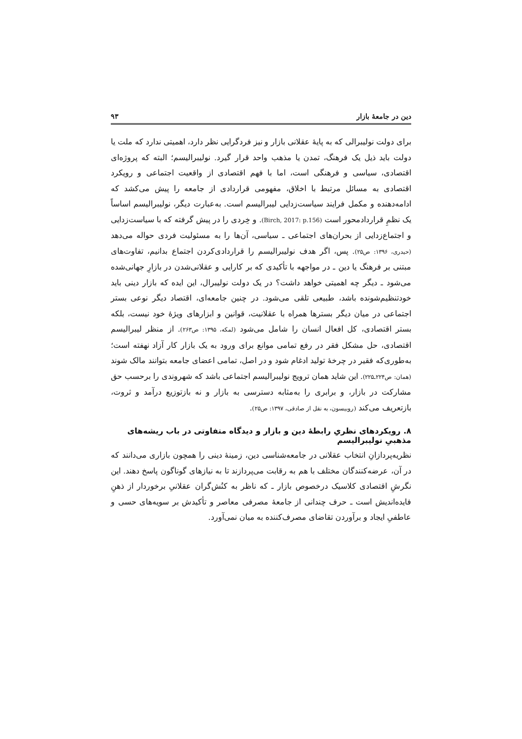دین در جامعهٔ بازار ۹۳
برای دولت نولیبرالی که به پایهٔ عقلانی بازار و نیز فردگرایی نظر دارد، اهمیتی ندارد که ملت یا دولت باید ذیل یک فرهنگ، تمدن یا مذهب واحد قرار گیرد. نولیبرالیسم؛ البته که پروژه‌ای اقتصادی، سیاسی و فرهنگی است، اما با فهم اقتصادی از واقعیت اجتماعی و رویکرد اقتصادی به مسائل مرتبط با اخلاق، مفهومی قراردادی از جامعه را پیش می‌کشد که ادامه‌دهنده و مکمل فرایند سیاست‌زدایی لیبرالیسم است. به‌عبارت دیگر، نولیبرالیسم اساساً یک نظمِ قراردادمحور است (Birch, 2017: p.156). و خِردی را در پیش گرفته که با سیاست‌زدایی و اجتماع‌زدایی از بحران‌های اجتماعی ـ سیاسی، آن‌ها را به مسئولیت فردی حواله می‌دهد (حیدری، ۱۳۹۶: ص۲۵). پس، اگر هدف نولیبرالیسم را قراردادی‌کردن اجتماع بدانیم، تفاوت‌های مبتنی بر فرهنگ یا دین ـ در مواجهه با تأکیدی که بر کارایی و عقلانی‌شدن در بازارِ جهانی‌شده می‌شود ـ دیگر چه اهمیتی خواهد داشت؟ در یک دولت نولیبرال، این ایده که بازار دینی باید خودتنظیم‌شونده باشد، طبیعی تلقی می‌شود. در چنین جامعه‌ای، اقتصاد دیگر نوعی بستر اجتماعی در میان دیگر بسترها همراه با عقلانیت، قوانین و ابزارهای ویژهٔ خود نیست، بلکه بستر اقتصادی، کل افعال انسان را شامل می‌شود (لمکه، ۱۳۹۵: ص۲۶۳). از منظر لیبرالیسم اقتصادی، حل مشکل فقر در رفع تمامی موانع برای ورود به یک بازار کار آزاد نهفته است؛ به‌طوری‌که فقیر در چرخهٔ تولید ادغام شود و در اصل، تمامی اعضای جامعه بتوانند مالک شوند (همان: ص۲۲۴ـ۲۲۵). این شاید همان ترویج نولیبرالیسم اجتماعی باشد که شهروندی را برحسب حق مشارکت در بازار، و برابری را به‌مثابه دسترسی به بازار و نه بازتوزیع درآمد و ثروت، بازتعریف می‌کند (روبیسون، به نقل از صادقی، ۱۳۹۷: ص۲۵).
۸. رویکردهای نظریِ رابطهٔ دین و بازار و دیدگاه متفاوتی در باب ریشه‌های مذهبیِ نولیبرالیسم
نظریه‌پردازانِ انتخاب عقلانی در جامعه‌شناسی دین، زمینهٔ دینی را همچون بازاری می‌دانند که در آن، عرضه‌کنندگان مختلف با هم به رقابت می‌پردازند تا به نیازهای گوناگون پاسخ دهند. این نگرشِ اقتصادی کلاسیک درخصوص بازار ـ که ناظر به کنُش‌گران عقلانیِ برخوردار از ذهنِ فایده‌اندیش است ـ حرف چندانی از جامعهٔ مصرفی معاصر و تأکیدش بر سویه‌های حسی و عاطفیِ ایجاد و برآوردن تقاضای مصرف‌کننده به میان نمی‌آورد.